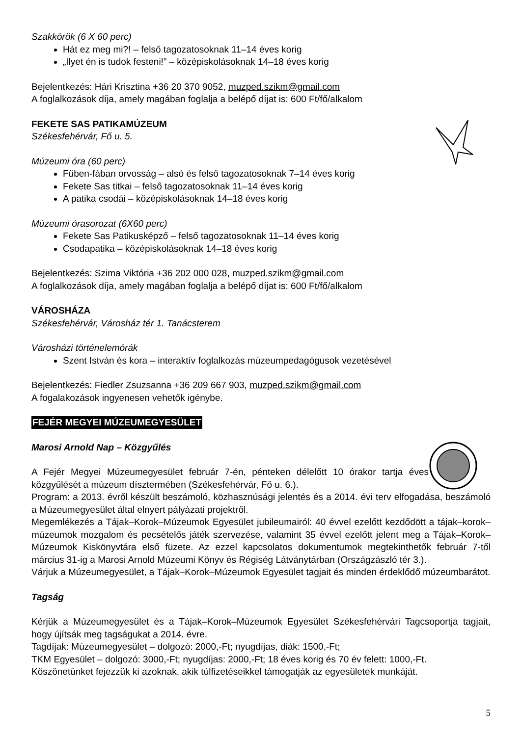Szakkörök (6 X 60 perc)
Hát ez meg mi?! – felső tagozatosoknak 11–14 éves korig
„Ilyet én is tudok festeni!” – középiskolásoknak 14–18 éves korig
Bejelentkezés: Hári Krisztina +36 20 370 9052, muzped.szikm@gmail.com
A foglalkozások díja, amely magában foglalja a belépő díjat is: 600 Ft/fő/alkalom
FEKETE SAS PATIKAMÚZEUM
Székesfehérvár, Fő u. 5.
Múzeumi óra (60 perc)
Fűben-fában orvosság – alsó és felső tagozatosoknak 7–14 éves korig
Fekete Sas titkai – felső tagozatosoknak 11–14 éves korig
A patika csodái – középiskolásoknak 14–18 éves korig
Múzeumi órasorozat (6X60 perc)
Fekete Sas Patikusképző – felső tagozatosoknak 11–14 éves korig
Csodapatika – középiskolásoknak 14–18 éves korig
Bejelentkezés: Szima Viktória +36 202 000 028, muzped.szikm@gmail.com
A foglalkozások díja, amely magában foglalja a belépő díjat is: 600 Ft/fő/alkalom
VÁROSHÁZA
Székesfehérvár, Városház tér 1. Tanácsterem
Városházi történelemórák
Szent István és kora – interaktív foglalkozás múzeumpedagógusok vezetésével
Bejelentkezés: Fiedler Zsuzsanna +36 209 667 903, muzped.szikm@gmail.com
A fogalakozások ingyenesen vehetők igénybe.
FEJÉR MEGYEI MÚZEUMEGYESÜLET
Marosi Arnold Nap – Közgyűlés
A Fejér Megyei Múzeumegyesület február 7-én, pénteken délelőtt 10 órakor tartja éves közgyűlését a múzeum dísztermében (Székesfehérvár, Fő u. 6.).
Program: a 2013. évről készült beszámoló, közhasznúsági jelentés és a 2014. évi terv elfogadása, beszámoló a Múzeumegyesület által elnyert pályázati projektről.
Megemlékezés a Tájak–Korok–Múzeumok Egyesület jubileumairól: 40 évvel ezelőtt kezdődött a tájak–korok–múzeumok mozgalom és pecsételős játék szervezése, valamint 35 évvel ezelőtt jelent meg a Tájak–Korok–Múzeumok Kiskönyvtára első füzete. Az ezzel kapcsolatos dokumentumok megtekinthetők február 7-től március 31-ig a Marosi Arnold Múzeumi Könyv és Régiség Látványtárban (Országzászló tér 3.).
Várjuk a Múzeumegyesület, a Tájak–Korok–Múzeumok Egyesület tagjait és minden érdeklődő múzeumbarátot.
Tagság
Kérjük a Múzeumegyesület és a Tájak–Korok–Múzeumok Egyesület Székesfehérvári Tagcsoportja tagjait, hogy újítsák meg tagságukat a 2014. évre.
Tagdíjak: Múzeumegyesület – dolgozó: 2000,-Ft; nyugdíjas, diák: 1500,-Ft;
TKM Egyesület – dolgozó: 3000,-Ft; nyugdíjas: 2000,-Ft; 18 éves korig és 70 év felett: 1000,-Ft.
Köszönetünket fejezzük ki azoknak, akik túlfizetéseikkel támogatják az egyesületek munkáját.
5